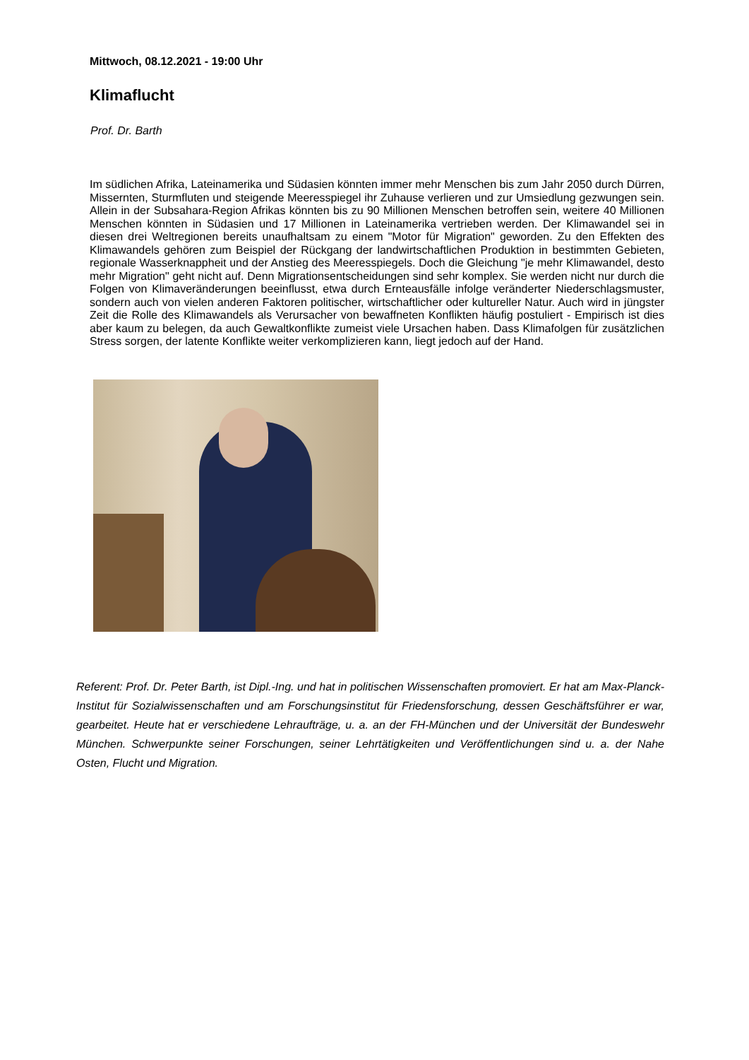Mittwoch, 08.12.2021 - 19:00 Uhr
Klimaflucht
Prof. Dr. Barth
Im südlichen Afrika, Lateinamerika und Südasien könnten immer mehr Menschen bis zum Jahr 2050 durch Dürren, Missernten, Sturmfluten und steigende Meeresspiegel ihr Zuhause verlieren und zur Umsiedlung gezwungen sein. Allein in der Subsahara-Region Afrikas könnten bis zu 90 Millionen Menschen betroffen sein, weitere 40 Millionen Menschen könnten in Südasien und 17 Millionen in Lateinamerika vertrieben werden. Der Klimawandel sei in diesen drei Weltregionen bereits unaufhaltsam zu einem "Motor für Migration" geworden. Zu den Effekten des Klimawandels gehören zum Beispiel der Rückgang der landwirtschaftlichen Produktion in bestimmten Gebieten, regionale Wasserknappheit und der Anstieg des Meeresspiegels. Doch die Gleichung "je mehr Klimawandel, desto mehr Migration" geht nicht auf. Denn Migrationsentscheidungen sind sehr komplex. Sie werden nicht nur durch die Folgen von Klimaveränderungen beeinflusst, etwa durch Ernteausfälle infolge veränderter Niederschlagsmuster, sondern auch von vielen anderen Faktoren politischer, wirtschaftlicher oder kultureller Natur. Auch wird in jüngster Zeit die Rolle des Klimawandels als Verursacher von bewaffneten Konflikten häufig postuliert - Empirisch ist dies aber kaum zu belegen, da auch Gewaltkonflikte zumeist viele Ursachen haben. Dass Klimafolgen für zusätzlichen Stress sorgen, der latente Konflikte weiter verkomplizieren kann, liegt jedoch auf der Hand.
Referent: Prof. Dr. Peter Barth, ist Dipl.-Ing. und hat in politischen Wissenschaften promoviert. Er hat am Max-Planck-Institut für Sozialwissenschaften und am Forschungsinstitut für Friedensforschung, dessen Geschäftsführer er war, gearbeitet. Heute hat er verschiedene Lehraufträge, u. a. an der FH-München und der Universität der Bundeswehr München. Schwerpunkte seiner Forschungen, seiner Lehrtätigkeiten und Veröffentlichungen sind u. a. der Nahe Osten, Flucht und Migration.